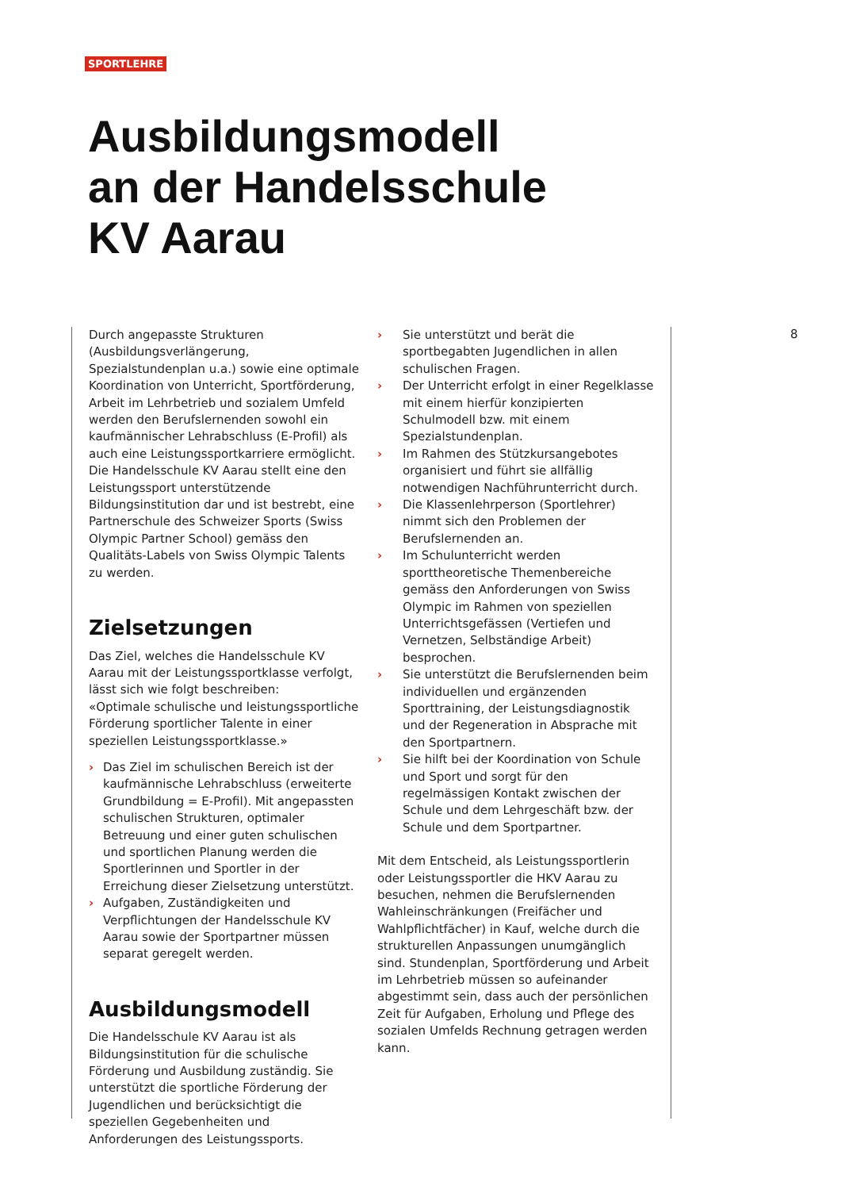SPORTLEHRE
Ausbildungsmodell
an der Handelsschule
KV Aarau
Durch angepasste Strukturen (Ausbildungsverlängerung, Spezialstundenplan u.a.) sowie eine optimale Koordination von Unterricht, Sportförderung, Arbeit im Lehrbetrieb und sozialem Umfeld werden den Berufslernenden sowohl ein kaufmännischer Lehrabschluss (E-Profil) als auch eine Leistungssportkarriere ermöglicht. Die Handelsschule KV Aarau stellt eine den Leistungssport unterstützende Bildungsinstitution dar und ist bestrebt, eine Partnerschule des Schweizer Sports (Swiss Olympic Partner School) gemäss den Qualitäts-Labels von Swiss Olympic Talents zu werden.
Zielsetzungen
Das Ziel, welches die Handelsschule KV Aarau mit der Leistungssportklasse verfolgt, lässt sich wie folgt beschreiben:
«Optimale schulische und leistungssportliche Förderung sportlicher Talente in einer speziellen Leistungssportklasse.»
› Das Ziel im schulischen Bereich ist der kaufmännische Lehrabschluss (erweiterte Grundbildung = E-Profil). Mit angepassten schulischen Strukturen, optimaler Betreuung und einer guten schulischen und sportlichen Planung werden die Sportlerinnen und Sportler in der Erreichung dieser Zielsetzung unterstützt.
› Aufgaben, Zuständigkeiten und Verpflichtungen der Handelsschule KV Aarau sowie der Sportpartner müssen separat geregelt werden.
Ausbildungsmodell
Die Handelsschule KV Aarau ist als Bildungsinstitution für die schulische Förderung und Ausbildung zuständig. Sie unterstützt die sportliche Förderung der Jugendlichen und berücksichtigt die speziellen Gegebenheiten und Anforderungen des Leistungssports.
› Sie unterstützt und berät die sportbegabten Jugendlichen in allen schulischen Fragen.
› Der Unterricht erfolgt in einer Regelklasse mit einem hierfür konzipierten Schulmodell bzw. mit einem Spezialstundenplan.
› Im Rahmen des Stützkursangebotes organisiert und führt sie allfällig notwendigen Nachführunterricht durch.
› Die Klassenlehrperson (Sportlehrer) nimmt sich den Problemen der Berufslernenden an.
› Im Schulunterricht werden sporttheoretische Themenbereiche gemäss den Anforderungen von Swiss Olympic im Rahmen von speziellen Unterrichtsgefässen (Vertiefen und Vernetzen, Selbständige Arbeit) besprochen.
› Sie unterstützt die Berufslernenden beim individuellen und ergänzenden Sporttraining, der Leistungsdiagnostik und der Regeneration in Absprache mit den Sportpartnern.
› Sie hilft bei der Koordination von Schule und Sport und sorgt für den regelmässigen Kontakt zwischen der Schule und dem Lehrgeschäft bzw. der Schule und dem Sportpartner.
Mit dem Entscheid, als Leistungssportlerin oder Leistungssportler die HKV Aarau zu besuchen, nehmen die Berufslernenden Wahleinschränkungen (Freifächer und Wahlpflichtfächer) in Kauf, welche durch die strukturellen Anpassungen unumgänglich sind. Stundenplan, Sportförderung und Arbeit im Lehrbetrieb müssen so aufeinander abgestimmt sein, dass auch der persönlichen Zeit für Aufgaben, Erholung und Pflege des sozialen Umfelds Rechnung getragen werden kann.
8